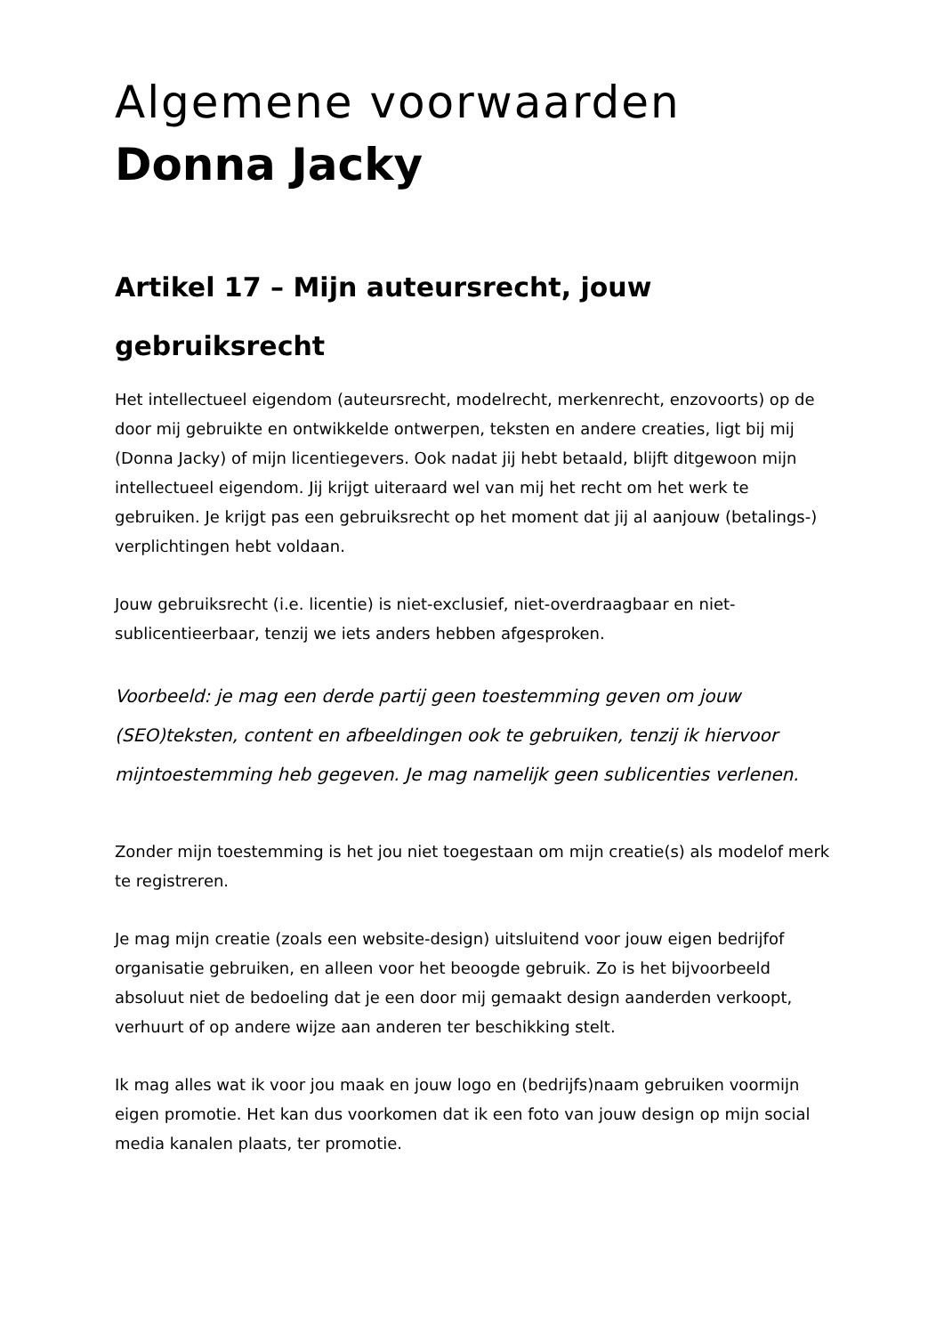Algemene voorwaarden
Donna Jacky
Artikel 17 – Mijn auteursrecht, jouw gebruiksrecht
Het intellectueel eigendom (auteursrecht, modelrecht, merkenrecht, enzovoorts) op de door mij gebruikte en ontwikkelde ontwerpen, teksten en andere creaties, ligt bij mij (Donna Jacky) of mijn licentiegevers. Ook nadat jij hebt betaald, blijft ditgewoon mijn intellectueel eigendom. Jij krijgt uiteraard wel van mij het recht om het werk te gebruiken. Je krijgt pas een gebruiksrecht op het moment dat jij al aanjouw (betalings-) verplichtingen hebt voldaan.
Jouw gebruiksrecht (i.e. licentie) is niet-exclusief, niet-overdraagbaar en niet-sublicentieerbaar, tenzij we iets anders hebben afgesproken.
Voorbeeld: je mag een derde partij geen toestemming geven om jouw (SEO)teksten, content en afbeeldingen ook te gebruiken, tenzij ik hiervoor mijntoestemming heb gegeven. Je mag namelijk geen sublicenties verlenen.
Zonder mijn toestemming is het jou niet toegestaan om mijn creatie(s) als modelof merk te registreren.
Je mag mijn creatie (zoals een website-design) uitsluitend voor jouw eigen bedrijfof organisatie gebruiken, en alleen voor het beoogde gebruik. Zo is het bijvoorbeeld absoluut niet de bedoeling dat je een door mij gemaakt design aanderden verkoopt, verhuurt of op andere wijze aan anderen ter beschikking stelt.
Ik mag alles wat ik voor jou maak en jouw logo en (bedrijfs)naam gebruiken voormijn eigen promotie. Het kan dus voorkomen dat ik een foto van jouw design op mijn social media kanalen plaats, ter promotie.